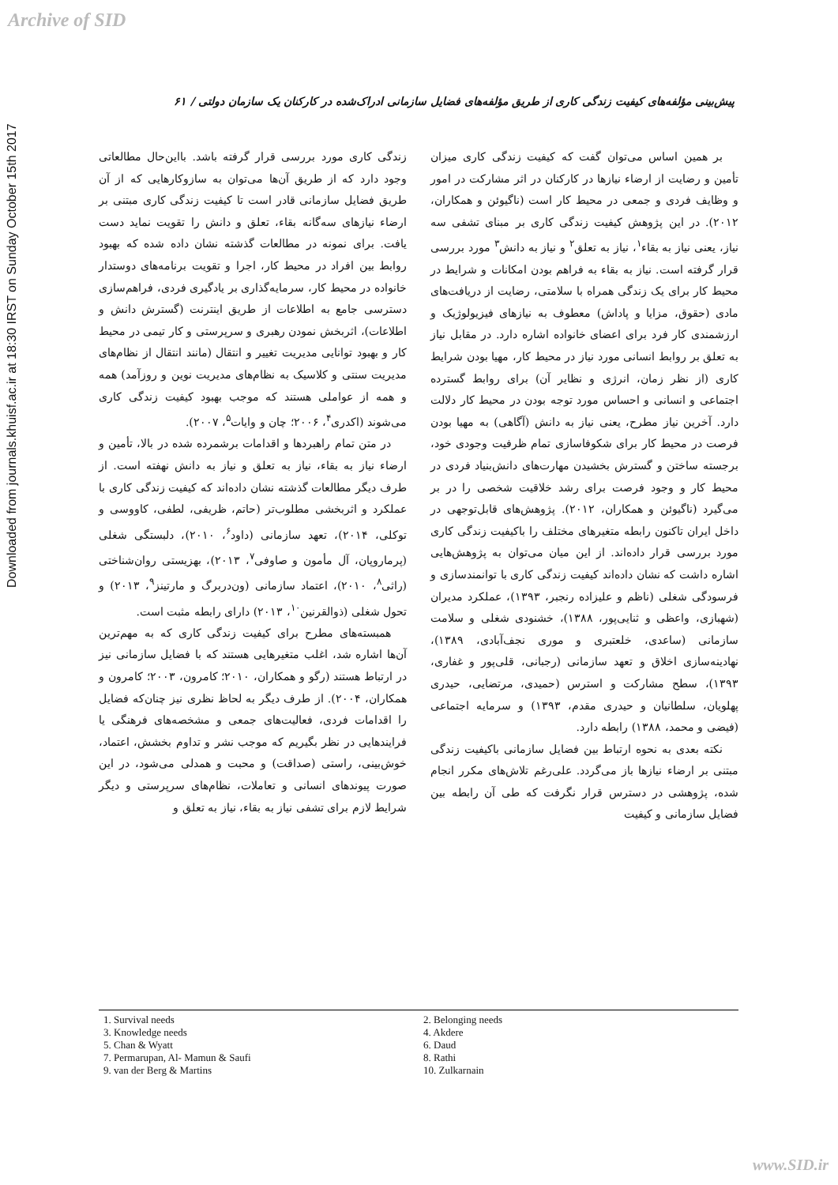Archive of SID
Downloaded from journals.khuisf.ac.ir at 18:30 IRST on Sunday October 15th 2017
پیش‌بینی مؤلفه‌های کیفیت زندگی کاری از طریق مؤلفه‌های فضایل سازمانی ادراک‌شده در کارکنان یک سازمان دولتی / ۶۱
بر همین اساس می‌توان گفت که کیفیت زندگی کاری میزان تأمین و رضایت از ارضاء نیازها در کارکنان در اثر مشارکت در امور و وظایف فردی و جمعی در محیط کار است (ناگیوئن و همکاران، ۲۰۱۲). در این پژوهش کیفیت زندگی کاری بر مبنای تشفی سه نیاز، یعنی نیاز به بقاء<sup>۱</sup>، نیاز به تعلق<sup>۲</sup> و نیاز به دانش<sup>۳</sup> مورد بررسی قرار گرفته است. نیاز به بقاء به فراهم بودن امکانات و شرایط در محیط کار برای یک زندگی همراه با سلامتی، رضایت از دریافت‌های مادی (حقوق، مزایا و پاداش) معطوف به نیازهای فیزیولوژیک و ارزشمندی کار فرد برای اعضای خانواده اشاره دارد. در مقابل نیاز به تعلق بر روابط انسانی مورد نیاز در محیط کار، مهیا بودن شرایط کاری (از نظر زمان، انرژی و نظایر آن) برای روابط گسترده اجتماعی و انسانی و احساس مورد توجه بودن در محیط کار دلالت دارد. آخرین نیاز مطرح، یعنی نیاز به دانش (آگاهی) به مهیا بودن فرصت در محیط کار برای شکوفاسازی تمام ظرفیت وجودی خود، برجسته ساختن و گسترش بخشیدن مهارت‌های دانش‌بنیاد فردی در محیط کار و وجود فرصت برای رشد خلاقیت شخصی را در بر می‌گیرد (ناگیوئن و همکاران، ۲۰۱۲). پژوهش‌های قابل‌توجهی در داخل ایران تاکنون رابطه متغیرهای مختلف را باکیفیت زندگی کاری مورد بررسی قرار داده‌اند. از این میان می‌توان به پژوهش‌هایی اشاره داشت که نشان داده‌اند کیفیت زندگی کاری با توانمندسازی و فرسودگی شغلی (ناظم و علیزاده رنجبر، ۱۳۹۳)، عملکرد مدیران (شهبازی، واعظی و ثنایی‌پور، ۱۳۸۸)، خشنودی شغلی و سلامت سازمانی (ساعدی، خلعتبری و موری نجف‌آبادی، ۱۳۸۹)، نهادینه‌سازی اخلاق و تعهد سازمانی (رجبانی، قلی‌پور و غفاری، ۱۳۹۳)، سطح مشارکت و استرس (حمیدی، مرتضایی، حیدری پهلویان، سلطانیان و حیدری مقدم، ۱۳۹۳) و سرمایه اجتماعی (فیضی و محمد، ۱۳۸۸) رابطه دارد.
نکته بعدی به نحوه ارتباط بین فضایل سازمانی باکیفیت زندگی مبتنی بر ارضاء نیازها باز می‌گردد. علی‌رغم تلاش‌های مکرر انجام شده، پژوهشی در دسترس قرار نگرفت که طی آن رابطه بین فضایل سازمانی و کیفیت
زندگی کاری مورد بررسی قرار گرفته باشد. بااین‌حال مطالعاتی وجود دارد که از طریق آن‌ها می‌توان به سازوکارهایی که از آن طریق فضایل سازمانی قادر است تا کیفیت زندگی کاری مبتنی بر ارضاء نیازهای سه‌گانه بقاء، تعلق و دانش را تقویت نماید دست یافت. برای نمونه در مطالعات گذشته نشان داده شده که بهبود روابط بین افراد در محیط کار، اجرا و تقویت برنامه‌های دوستدار خانواده در محیط کار، سرمایه‌گذاری بر یادگیری فردی، فراهم‌سازی دسترسی جامع به اطلاعات از طریق اینترنت (گسترش دانش و اطلاعات)، اثربخش نمودن رهبری و سرپرستی و کار تیمی در محیط کار و بهبود توانایی مدیریت تغییر و انتقال (مانند انتقال از نظام‌های مدیریت سنتی و کلاسیک به نظام‌های مدیریت نوین و روزآمد) همه و همه از عواملی هستند که موجب بهبود کیفیت زندگی کاری می‌شوند (اکدری<sup>۴</sup>، ۲۰۰۶؛ چان و وایات<sup>۵</sup>، ۲۰۰۷).
در متن تمام راهبردها و اقدامات برشمرده شده در بالا، تأمین و ارضاء نیاز به بقاء، نیاز به تعلق و نیاز به دانش نهفته است. از طرف دیگر مطالعات گذشته نشان داده‌اند که کیفیت زندگی کاری با عملکرد و اثربخشی مطلوب‌تر (حاتم، ظریفی، لطفی، کاووسی و توکلی، ۲۰۱۴)، تعهد سازمانی (داود<sup>۶</sup>، ۲۰۱۰)، دلبستگی شغلی (پرماروپان، آل مأمون و صاوفی<sup>۷</sup>، ۲۰۱۳)، بهزیستی روان‌شناختی (راثی<sup>۸</sup>، ۲۰۱۰)، اعتماد سازمانی (ون‌دربرگ و مارتینز<sup>۹</sup>، ۲۰۱۳) و تحول شغلی (ذوالقرنین<sup>۱۰</sup>، ۲۰۱۳) دارای رابطه مثبت است.
همبسته‌های مطرح برای کیفیت زندگی کاری که به مهم‌ترین آن‌ها اشاره شد، اغلب متغیرهایی هستند که با فضایل سازمانی نیز در ارتباط هستند (رگو و همکاران، ۲۰۱۰؛ کامرون، ۲۰۰۳؛ کامرون و همکاران، ۲۰۰۴). از طرف دیگر به لحاظ نظری نیز چنان‌که فضایل را اقدامات فردی، فعالیت‌های جمعی و مشخصه‌های فرهنگی یا فرایندهایی در نظر بگیریم که موجب نشر و تداوم بخشش، اعتماد، خوش‌بینی، راستی (صداقت) و محبت و همدلی می‌شود، در این صورت پیوندهای انسانی و تعاملات، نظام‌های سرپرستی و دیگر شرایط لازم برای تشفی نیاز به بقاء، نیاز به تعلق و
1. Survival needs
3. Knowledge needs
5. Chan & Wyatt
7. Permarupan, Al- Mamun & Saufi
9. van der Berg & Martins
2. Belonging needs
4. Akdere
6. Daud
8. Rathi
10. Zulkarnain
www.SID.ir